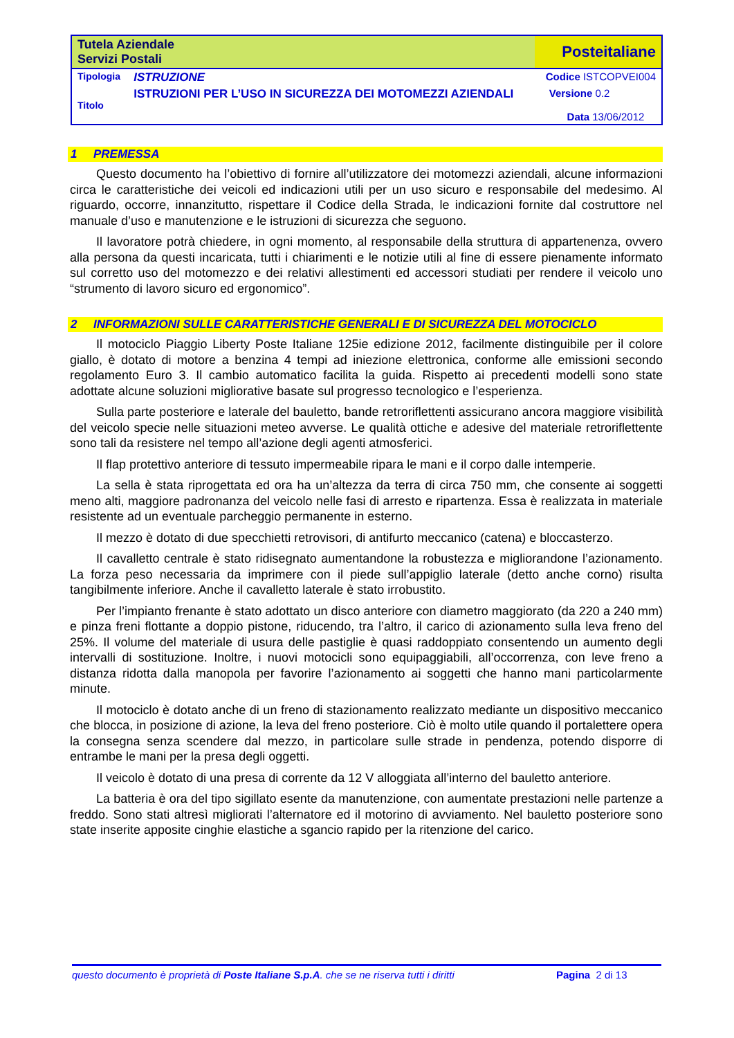| Tutela Aziendale Servizi Postali | | Posteitaliane |
| Tipologia | ISTRUZIONE | Codice ISTCOPVEI004 |
| Titolo | ISTRUZIONI PER L’USO IN SICUREZZA DEI MOTOMEZZI AZIENDALI | Versione 0.2 Data 13/06/2012 |
1 PREMESSA
Questo documento ha l’obiettivo di fornire all’utilizzatore dei motomezzi aziendali, alcune informazioni circa le caratteristiche dei veicoli ed indicazioni utili per un uso sicuro e responsabile del medesimo. Al riguardo, occorre, innanzitutto, rispettare il Codice della Strada, le indicazioni fornite dal costruttore nel manuale d’uso e manutenzione e le istruzioni di sicurezza che seguono.
Il lavoratore potrà chiedere, in ogni momento, al responsabile della struttura di appartenenza, ovvero alla persona da questi incaricata, tutti i chiarimenti e le notizie utili al fine di essere pienamente informato sul corretto uso del motomezzo e dei relativi allestimenti ed accessori studiati per rendere il veicolo uno “strumento di lavoro sicuro ed ergonomico”.
2 INFORMAZIONI SULLE CARATTERISTICHE GENERALI E DI SICUREZZA DEL MOTOCICLO
Il motociclo Piaggio Liberty Poste Italiane 125ie edizione 2012, facilmente distinguibile per il colore giallo, è dotato di motore a benzina 4 tempi ad iniezione elettronica, conforme alle emissioni secondo regolamento Euro 3. Il cambio automatico facilita la guida. Rispetto ai precedenti modelli sono state adottate alcune soluzioni migliorative basate sul progresso tecnologico e l’esperienza.
Sulla parte posteriore e laterale del bauletto, bande retroriflettenti assicurano ancora maggiore visibilità del veicolo specie nelle situazioni meteo avverse. Le qualità ottiche e adesive del materiale retroriflettente sono tali da resistere nel tempo all’azione degli agenti atmosferici.
Il flap protettivo anteriore di tessuto impermeabile ripara le mani e il corpo dalle intemperie.
La sella è stata riprogettata ed ora ha un’altezza da terra di circa 750 mm, che consente ai soggetti meno alti, maggiore padronanza del veicolo nelle fasi di arresto e ripartenza. Essa è realizzata in materiale resistente ad un eventuale parcheggio permanente in esterno.
Il mezzo è dotato di due specchietti retrovisori, di antifurto meccanico (catena) e bloccasterzo.
Il cavalletto centrale è stato ridisegnato aumentandone la robustezza e migliorandone l’azionamento. La forza peso necessaria da imprimere con il piede sull’appiglio laterale (detto anche corno) risulta tangibilmente inferiore. Anche il cavalletto laterale è stato irrobustito.
Per l’impianto frenante è stato adottato un disco anteriore con diametro maggiorato (da 220 a 240 mm) e pinza freni flottante a doppio pistone, riducendo, tra l’altro, il carico di azionamento sulla leva freno del 25%. Il volume del materiale di usura delle pastiglie è quasi raddoppiato consentendo un aumento degli intervalli di sostituzione. Inoltre, i nuovi motocicli sono equipaggiabili, all’occorrenza, con leve freno a distanza ridotta dalla manopola per favorire l’azionamento ai soggetti che hanno mani particolarmente minute.
Il motociclo è dotato anche di un freno di stazionamento realizzato mediante un dispositivo meccanico che blocca, in posizione di azione, la leva del freno posteriore. Ciò è molto utile quando il portalettere opera la consegna senza scendere dal mezzo, in particolare sulle strade in pendenza, potendo disporre di entrambe le mani per la presa degli oggetti.
Il veicolo è dotato di una presa di corrente da 12 V alloggiata all’interno del bauletto anteriore.
La batteria è ora del tipo sigillato esente da manutenzione, con aumentate prestazioni nelle partenze a freddo. Sono stati altresì migliorati l’alternatore ed il motorino di avviamento. Nel bauletto posteriore sono state inserite apposite cinghie elastiche a sgancio rapido per la ritenzione del carico.
questo documento è proprietà di Poste Italiane S.p.A. che se ne riserva tutti i diritti Pagina 2 di 13